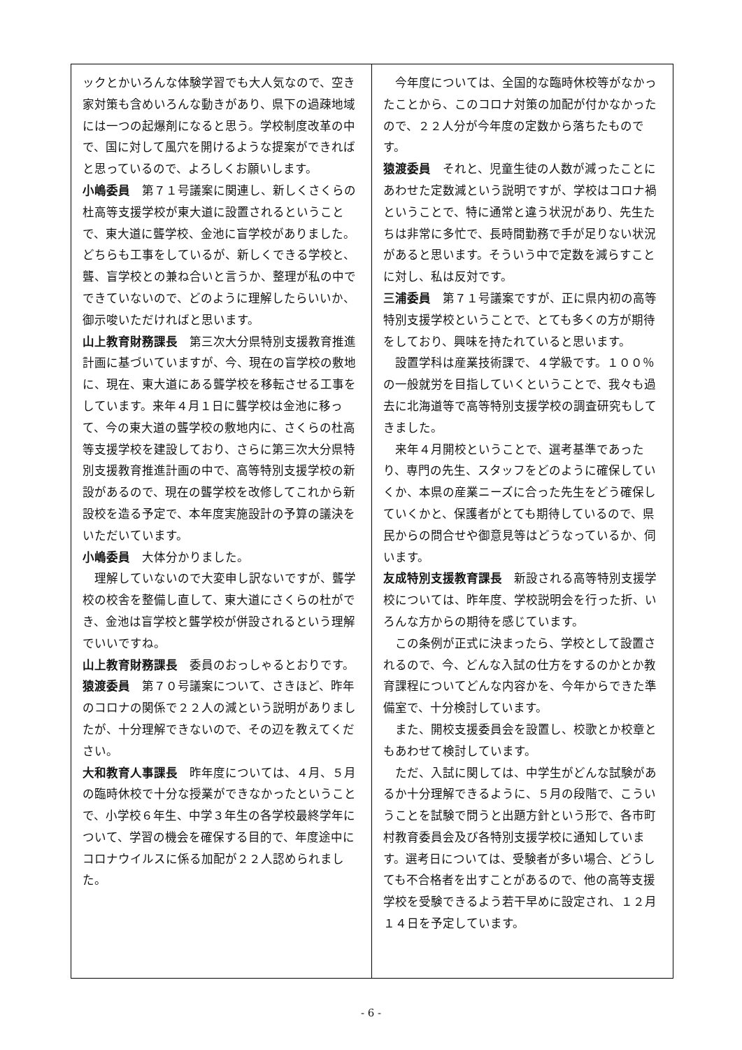ックとかいろんな体験学習でも大人気なので、空き家対策も含めいろんな動きがあり、県下の過疎地域には一つの起爆剤になると思う。学校制度改革の中で、国に対して風穴を開けるような提案ができればと思っているので、よろしくお願いします。
小嶋委員　第７１号議案に関連し、新しくさくらの杜高等支援学校が東大道に設置されるということで、東大道に聾学校、金池に盲学校がありました。どちらも工事をしているが、新しくできる学校と、聾、盲学校との兼ね合いと言うか、整理が私の中でできていないので、どのように理解したらいいか、御示唆いただければと思います。
山上教育財務課長　第三次大分県特別支援教育推進計画に基づいていますが、今、現在の盲学校の敷地に、現在、東大道にある聾学校を移転させる工事をしています。来年４月１日に聾学校は金池に移って、今の東大道の聾学校の敷地内に、さくらの杜高等支援学校を建設しており、さらに第三次大分県特別支援教育推進計画の中で、高等特別支援学校の新設があるので、現在の聾学校を改修してこれから新設校を造る予定で、本年度実施設計の予算の議決をいただいています。
小嶋委員　大体分かりました。
理解していないので大変申し訳ないですが、聾学校の校舎を整備し直して、東大道にさくらの杜ができ、金池は盲学校と聾学校が併設されるという理解でいいですね。
山上教育財務課長　委員のおっしゃるとおりです。
猿渡委員　第７０号議案について、さきほど、昨年のコロナの関係で２２人の減という説明がありましたが、十分理解できないので、その辺を教えてください。
大和教育人事課長　昨年度については、４月、５月の臨時休校で十分な授業ができなかったということで、小学校６年生、中学３年生の各学校最終学年について、学習の機会を確保する目的で、年度途中にコロナウイルスに係る加配が２２人認められました。
今年度については、全国的な臨時休校等がなかったことから、このコロナ対策の加配が付かなかったので、２２人分が今年度の定数から落ちたものです。
猿渡委員　それと、児童生徒の人数が減ったことにあわせた定数減という説明ですが、学校はコロナ禍ということで、特に通常と違う状況があり、先生たちは非常に多忙で、長時間勤務で手が足りない状況があると思います。そういう中で定数を減らすことに対し、私は反対です。
三浦委員　第７１号議案ですが、正に県内初の高等特別支援学校ということで、とても多くの方が期待をしており、興味を持たれていると思います。
設置学科は産業技術課で、４学級です。１００％の一般就労を目指していくということで、我々も過去に北海道等で高等特別支援学校の調査研究もしてきました。
来年４月開校ということで、選考基準であったり、専門の先生、スタッフをどのように確保していくか、本県の産業ニーズに合った先生をどう確保していくかと、保護者がとても期待しているので、県民からの問合せや御意見等はどうなっているか、伺います。
友成特別支援教育課長　新設される高等特別支援学校については、昨年度、学校説明会を行った折、いろんな方からの期待を感じています。
この条例が正式に決まったら、学校として設置されるので、今、どんな入試の仕方をするのかとか教育課程についてどんな内容かを、今年からできた準備室で、十分検討しています。
また、開校支援委員会を設置し、校歌とか校章ともあわせて検討しています。
ただ、入試に関しては、中学生がどんな試験があるか十分理解できるように、５月の段階で、こういうことを試験で問うと出題方針という形で、各市町村教育委員会及び各特別支援学校に通知しています。選考日については、受験者が多い場合、どうしても不合格者を出すことがあるので、他の高等支援学校を受験できるよう若干早めに設定され、１２月１４日を予定しています。
- 6 -